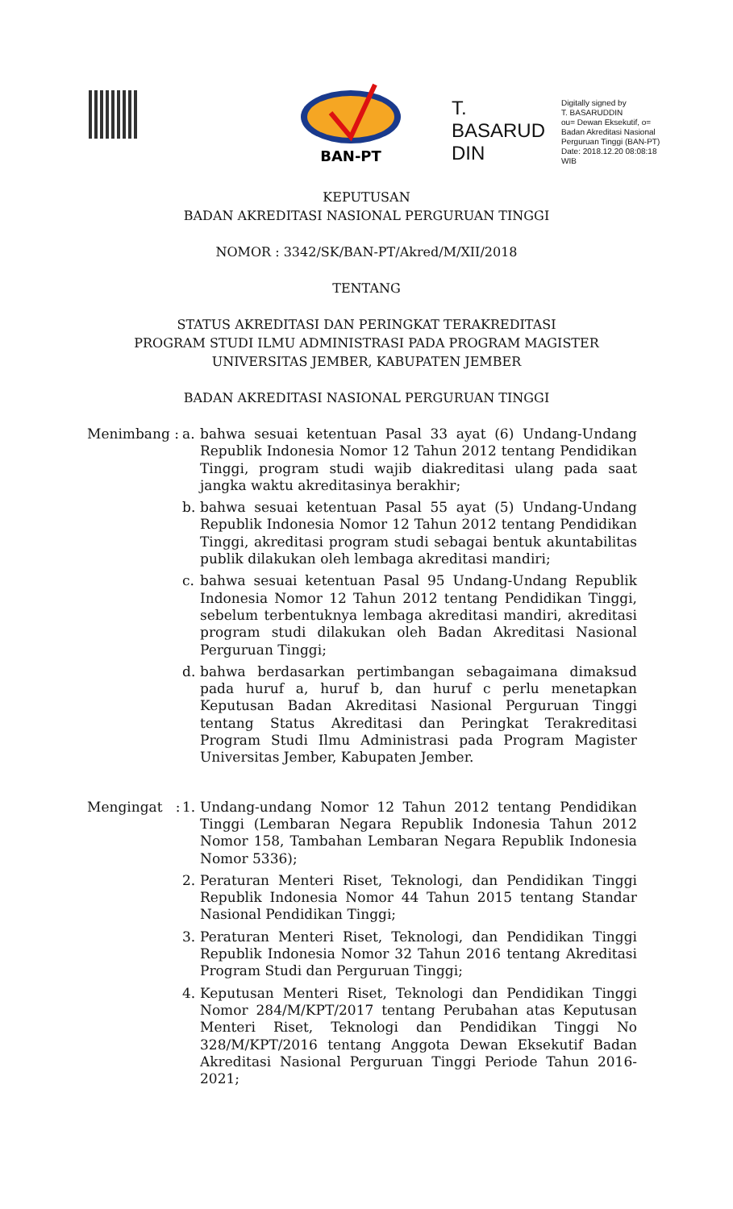BAN-PT
T.
BASARUD
DIN
Digitally signed by
T. BASARUDDIN
ou= Dewan Eksekutif, o=
Badan Akreditasi Nasional
Perguruan Tinggi (BAN-PT)
Date: 2018.12.20 08:08:18
WIB
KEPUTUSAN
BADAN AKREDITASI NASIONAL PERGURUAN TINGGI
NOMOR : 3342/SK/BAN-PT/Akred/M/XII/2018
TENTANG
STATUS AKREDITASI DAN PERINGKAT TERAKREDITASI
PROGRAM STUDI ILMU ADMINISTRASI PADA PROGRAM MAGISTER
UNIVERSITAS JEMBER, KABUPATEN JEMBER
BADAN AKREDITASI NASIONAL PERGURUAN TINGGI
Menimbang : a. bahwa sesuai ketentuan Pasal 33 ayat (6) Undang-Undang Republik Indonesia Nomor 12 Tahun 2012 tentang Pendidikan Tinggi, program studi wajib diakreditasi ulang pada saat jangka waktu akreditasinya berakhir;
b. bahwa sesuai ketentuan Pasal 55 ayat (5) Undang-Undang Republik Indonesia Nomor 12 Tahun 2012 tentang Pendidikan Tinggi, akreditasi program studi sebagai bentuk akuntabilitas publik dilakukan oleh lembaga akreditasi mandiri;
c. bahwa sesuai ketentuan Pasal 95 Undang-Undang Republik Indonesia Nomor 12 Tahun 2012 tentang Pendidikan Tinggi, sebelum terbentuknya lembaga akreditasi mandiri, akreditasi program studi dilakukan oleh Badan Akreditasi Nasional Perguruan Tinggi;
d. bahwa berdasarkan pertimbangan sebagaimana dimaksud pada huruf a, huruf b, dan huruf c perlu menetapkan Keputusan Badan Akreditasi Nasional Perguruan Tinggi tentang Status Akreditasi dan Peringkat Terakreditasi Program Studi Ilmu Administrasi pada Program Magister Universitas Jember, Kabupaten Jember.
Mengingat :
1. Undang-undang Nomor 12 Tahun 2012 tentang Pendidikan Tinggi (Lembaran Negara Republik Indonesia Tahun 2012 Nomor 158, Tambahan Lembaran Negara Republik Indonesia Nomor 5336);
2. Peraturan Menteri Riset, Teknologi, dan Pendidikan Tinggi Republik Indonesia Nomor 44 Tahun 2015 tentang Standar Nasional Pendidikan Tinggi;
3. Peraturan Menteri Riset, Teknologi, dan Pendidikan Tinggi Republik Indonesia Nomor 32 Tahun 2016 tentang Akreditasi Program Studi dan Perguruan Tinggi;
4. Keputusan Menteri Riset, Teknologi dan Pendidikan Tinggi Nomor 284/M/KPT/2017 tentang Perubahan atas Keputusan Menteri Riset, Teknologi dan Pendidikan Tinggi No 328/M/KPT/2016 tentang Anggota Dewan Eksekutif Badan Akreditasi Nasional Perguruan Tinggi Periode Tahun 2016-2021;